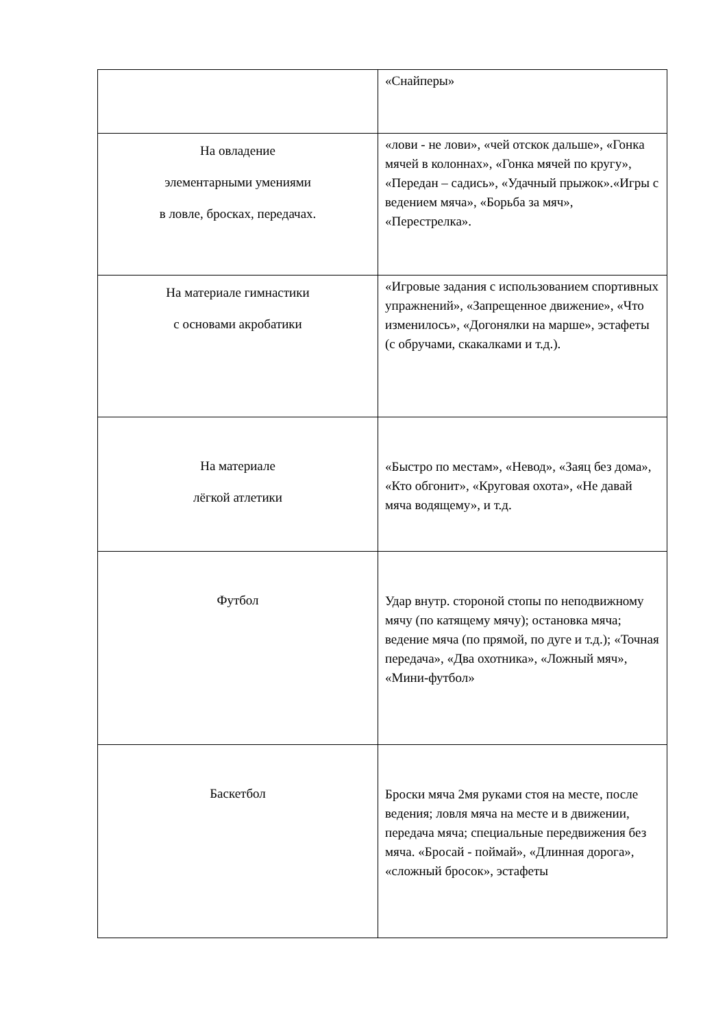| | «Снайперы» |
| На овладение элементарными умениями в ловле, бросках, передачах. | «лови - не лови», «чей отскок дальше», «Гонка мячей в колоннах», «Гонка мячей по кругу», «Передан – садись», «Удачный прыжок».«Игры с ведением мяча», «Борьба за мяч», «Перестрелка». |
| На материале гимнастики с основами акробатики | «Игровые задания с использованием спортивных упражнений», «Запрещенное движение», «Что изменилось», «Догонялки на марше», эстафеты (с обручами, скакалками и т.д.). |
| На материале лёгкой атлетики | «Быстро по местам», «Невод», «Заяц без дома», «Кто обгонит», «Круговая охота», «Не давай мяча водящему», и т.д. |
| Футбол | Удар внутр. стороной стопы по неподвижному мячу (по катящему мячу); остановка мяча; ведение мяча (по прямой, по дуге и т.д.); «Точная передача», «Два охотника», «Ложный мяч», «Мини-футбол» |
| Баскетбол | Броски мяча 2мя руками стоя на месте, после ведения; ловля мяча на месте и в движении, передача мяча; специальные передвижения без мяча. «Бросай - поймай», «Длинная дорога», «сложный бросок», эстафеты |